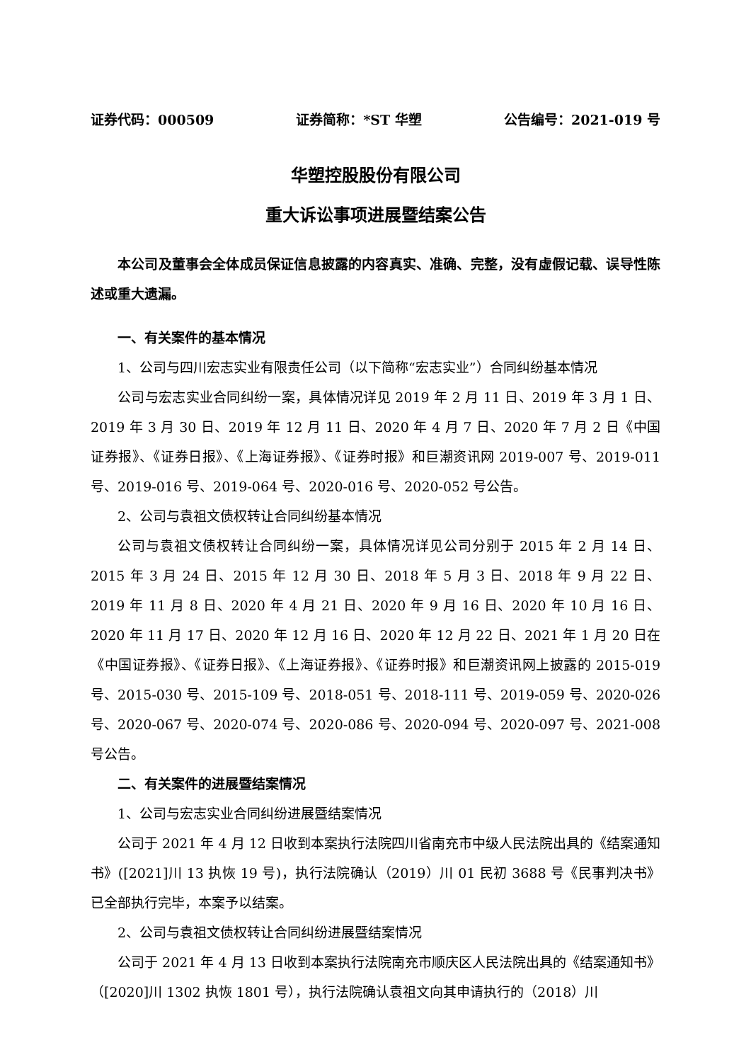证券代码：000509 证券简称：*ST 华塑 公告编号：2021-019 号
华塑控股股份有限公司
重大诉讼事项进展暨结案公告
本公司及董事会全体成员保证信息披露的内容真实、准确、完整，没有虚假记载、误导性陈述或重大遗漏。
一、有关案件的基本情况
1、公司与四川宏志实业有限责任公司（以下简称“宏志实业”）合同纠纷基本情况
公司与宏志实业合同纠纷一案，具体情况详见 2019 年 2 月 11 日、2019 年 3 月 1 日、2019 年 3 月 30 日、2019 年 12 月 11 日、2020 年 4 月 7 日、2020 年 7 月 2 日《中国证券报》、《证券日报》、《上海证券报》、《证券时报》和巨潮资讯网 2019-007 号、2019-011 号、2019-016 号、2019-064 号、2020-016 号、2020-052 号公告。
2、公司与袁祖文债权转让合同纠纷基本情况
公司与袁祖文债权转让合同纠纷一案，具体情况详见公司分别于 2015 年 2 月 14 日、2015 年 3 月 24 日、2015 年 12 月 30 日、2018 年 5 月 3 日、2018 年 9 月 22 日、2019 年 11 月 8 日、2020 年 4 月 21 日、2020 年 9 月 16 日、2020 年 10 月 16 日、2020 年 11 月 17 日、2020 年 12 月 16 日、2020 年 12 月 22 日、2021 年 1 月 20 日在《中国证券报》、《证券日报》、《上海证券报》、《证券时报》和巨潮资讯网上披露的 2015-019 号、2015-030 号、2015-109 号、2018-051 号、2018-111 号、2019-059 号、2020-026 号、2020-067 号、2020-074 号、2020-086 号、2020-094 号、2020-097 号、2021-008 号公告。
二、有关案件的进展暨结案情况
1、公司与宏志实业合同纠纷进展暨结案情况
公司于 2021 年 4 月 12 日收到本案执行法院四川省南充市中级人民法院出具的《结案通知书》([2021]川 13 执恢 19 号)，执行法院确认（2019）川 01 民初 3688 号《民事判决书》已全部执行完毕，本案予以结案。
2、公司与袁祖文债权转让合同纠纷进展暨结案情况
公司于 2021 年 4 月 13 日收到本案执行法院南充市顺庆区人民法院出具的《结案通知书》（[2020]川 1302 执恢 1801 号），执行法院确认袁祖文向其申请执行的（2018）川